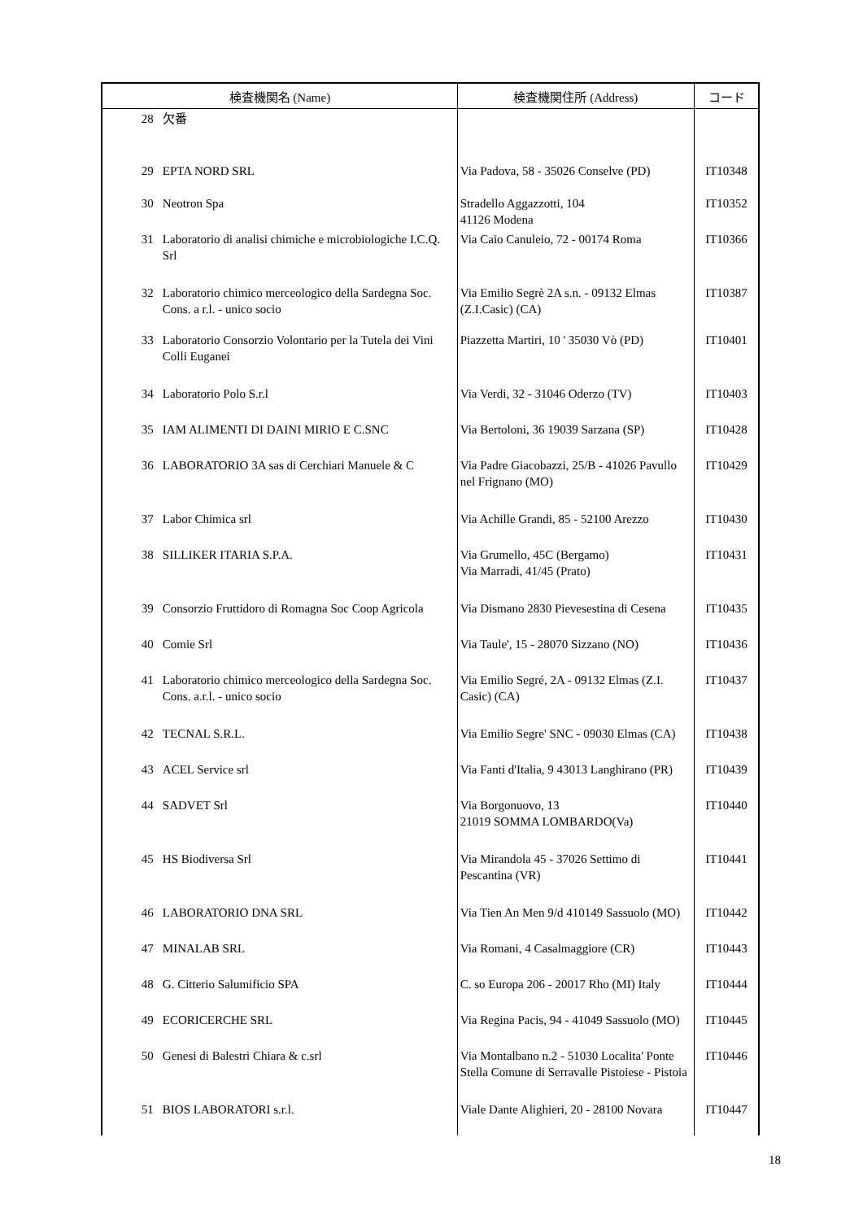| 検査機関名 (Name) | | 検査機関住所 (Address) | コード |
| --- | --- | --- | --- |
| 28 | 欠番 | | |
| 29 | EPTA NORD SRL | Via Padova, 58 - 35026 Conselve (PD) | IT10348 |
| 30 | Neotron Spa | Stradello Aggazzotti, 104 41126 Modena | IT10352 |
| 31 | Laboratorio di analisi chimiche e microbiologiche I.C.Q. Srl | Via Caio Canuleio, 72 - 00174 Roma | IT10366 |
| 32 | Laboratorio chimico merceologico della Sardegna Soc. Cons. a r.l. - unico socio | Via Emilio Segrè 2A s.n. - 09132 Elmas (Z.I.Casic) (CA) | IT10387 |
| 33 | Laboratorio Consorzio Volontario per la Tutela dei Vini Colli Euganei | Piazzetta Martiri, 10 ' 35030 Vò (PD) | IT10401 |
| 34 | Laboratorio Polo S.r.l | Via Verdi, 32 - 31046 Oderzo (TV) | IT10403 |
| 35 | IAM ALIMENTI DI DAINI MIRIO E C.SNC | Via Bertoloni, 36 19039 Sarzana (SP) | IT10428 |
| 36 | LABORATORIO 3A sas di Cerchiari Manuele & C | Via Padre Giacobazzi, 25/B - 41026 Pavullo nel Frignano (MO) | IT10429 |
| 37 | Labor Chimica srl | Via Achille Grandi, 85 - 52100 Arezzo | IT10430 |
| 38 | SILLIKER ITARIA S.P.A. | Via Grumello, 45C (Bergamo) Via Marradi, 41/45 (Prato) | IT10431 |
| 39 | Consorzio Fruttidoro di Romagna Soc Coop Agricola | Via Dismano 2830 Pievesestina di Cesena | IT10435 |
| 40 | Comie Srl | Via Taule', 15 - 28070 Sizzano (NO) | IT10436 |
| 41 | Laboratorio chimico merceologico della Sardegna Soc. Cons. a.r.l. - unico socio | Via Emilio Segré, 2A - 09132 Elmas (Z.I. Casic) (CA) | IT10437 |
| 42 | TECNAL S.R.L. | Via Emilio Segre' SNC - 09030 Elmas (CA) | IT10438 |
| 43 | ACEL Service srl | Via Fanti d'Italia, 9 43013 Langhirano (PR) | IT10439 |
| 44 | SADVET Srl | Via Borgonuovo, 13 21019 SOMMA LOMBARDO(Va) | IT10440 |
| 45 | HS Biodiversa Srl | Via Mirandola 45 - 37026 Settimo di Pescantina (VR) | IT10441 |
| 46 | LABORATORIO DNA SRL | Via Tien An Men 9/d 410149 Sassuolo (MO) | IT10442 |
| 47 | MINALAB SRL | Via Romani, 4 Casalmaggiore (CR) | IT10443 |
| 48 | G. Citterio Salumificio SPA | C. so Europa 206 - 20017 Rho (MI) Italy | IT10444 |
| 49 | ECORICERCHE SRL | Via Regina Pacis, 94 - 41049 Sassuolo (MO) | IT10445 |
| 50 | Genesi di Balestri Chiara & c.srl | Via Montalbano n.2 - 51030 Localita' Ponte Stella Comune di Serravalle Pistoiese - Pistoia | IT10446 |
| 51 | BIOS LABORATORI s.r.l. | Viale Dante Alighieri, 20 - 28100 Novara | IT10447 |
18